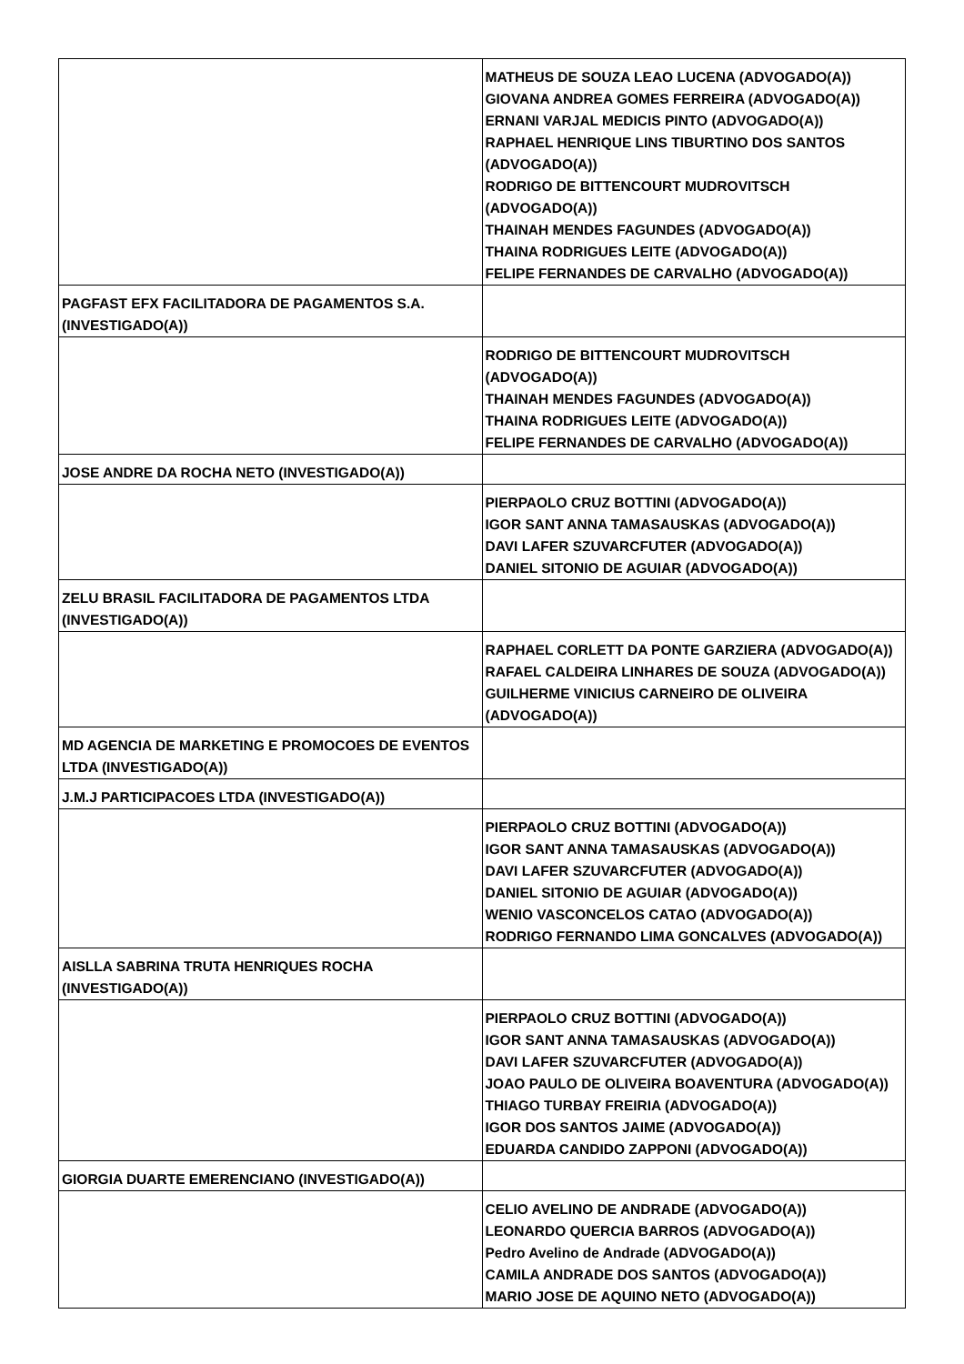| | MATHEUS DE SOUZA LEAO LUCENA (ADVOGADO(A)) GIOVANA ANDREA GOMES FERREIRA (ADVOGADO(A)) ERNANI VARJAL MEDICIS PINTO (ADVOGADO(A)) RAPHAEL HENRIQUE LINS TIBURTINO DOS SANTOS (ADVOGADO(A)) RODRIGO DE BITTENCOURT MUDROVITSCH (ADVOGADO(A)) THAINAH MENDES FAGUNDES (ADVOGADO(A)) THAINA RODRIGUES LEITE (ADVOGADO(A)) FELIPE FERNANDES DE CARVALHO (ADVOGADO(A)) |
| PAGFAST EFX FACILITADORA DE PAGAMENTOS S.A. (INVESTIGADO(A)) | |
| | RODRIGO DE BITTENCOURT MUDROVITSCH (ADVOGADO(A)) THAINAH MENDES FAGUNDES (ADVOGADO(A)) THAINA RODRIGUES LEITE (ADVOGADO(A)) FELIPE FERNANDES DE CARVALHO (ADVOGADO(A)) |
| JOSE ANDRE DA ROCHA NETO (INVESTIGADO(A)) | |
| | PIERPAOLO CRUZ BOTTINI (ADVOGADO(A)) IGOR SANT ANNA TAMASAUSKAS (ADVOGADO(A)) DAVI LAFER SZUVARCFUTER (ADVOGADO(A)) DANIEL SITONIO DE AGUIAR (ADVOGADO(A)) |
| ZELU BRASIL FACILITADORA DE PAGAMENTOS LTDA (INVESTIGADO(A)) | |
| | RAPHAEL CORLETT DA PONTE GARZIERA (ADVOGADO(A)) RAFAEL CALDEIRA LINHARES DE SOUZA (ADVOGADO(A)) GUILHERME VINICIUS CARNEIRO DE OLIVEIRA (ADVOGADO(A)) |
| MD AGENCIA DE MARKETING E PROMOCOES DE EVENTOS LTDA (INVESTIGADO(A)) | |
| J.M.J PARTICIPACOES LTDA (INVESTIGADO(A)) | |
| | PIERPAOLO CRUZ BOTTINI (ADVOGADO(A)) IGOR SANT ANNA TAMASAUSKAS (ADVOGADO(A)) DAVI LAFER SZUVARCFUTER (ADVOGADO(A)) DANIEL SITONIO DE AGUIAR (ADVOGADO(A)) WENIO VASCONCELOS CATAO (ADVOGADO(A)) RODRIGO FERNANDO LIMA GONCALVES (ADVOGADO(A)) |
| AISLLA SABRINA TRUTA HENRIQUES ROCHA (INVESTIGADO(A)) | |
| | PIERPAOLO CRUZ BOTTINI (ADVOGADO(A)) IGOR SANT ANNA TAMASAUSKAS (ADVOGADO(A)) DAVI LAFER SZUVARCFUTER (ADVOGADO(A)) JOAO PAULO DE OLIVEIRA BOAVENTURA (ADVOGADO(A)) THIAGO TURBAY FREIRIA (ADVOGADO(A)) IGOR DOS SANTOS JAIME (ADVOGADO(A)) EDUARDA CANDIDO ZAPPONI (ADVOGADO(A)) |
| GIORGIA DUARTE EMERENCIANO (INVESTIGADO(A)) | |
| | CELIO AVELINO DE ANDRADE (ADVOGADO(A)) LEONARDO QUERCIA BARROS (ADVOGADO(A)) Pedro Avelino de Andrade (ADVOGADO(A)) CAMILA ANDRADE DOS SANTOS (ADVOGADO(A)) MARIO JOSE DE AQUINO NETO (ADVOGADO(A)) |